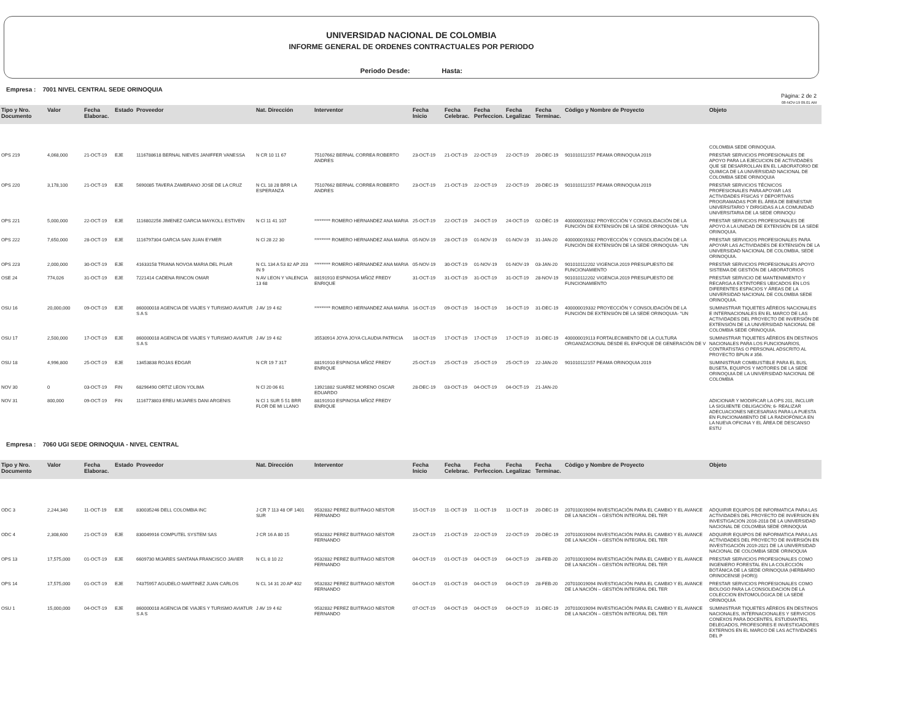UNIVERSIDAD NACIONAL DE COLOMBIA
INFORME GENERAL DE ORDENES CONTRACTUALES POR PERIODO
Periodo Desde: Hasta:
Empresa : 7001 NIVEL CENTRAL SEDE ORINOQUIA
Pàgina: 2 de 2
08-NOV-19 09.01 AM
| Tipo y Nro. Documento | Valor | Fecha Elaborac. | Estado | Proveedor | Nat. Dirección | Interventor | Fecha Inicio | Fecha Celebrac. | Fecha Perfeccion. | Fecha Legalizac | Fecha Terminac. | Còdigo y Nombre de Proyecto | Objeto |
| --- | --- | --- | --- | --- | --- | --- | --- | --- | --- | --- | --- | --- | --- |
| | | | | | | | | | | | | | COLOMBIA SEDE ORINOQUIA. |
| OPS 219 | 4,068,000 | 21-OCT-19 | EJE | 1116788618 BERNAL NIEVES JANIFFER VANESSA | N CR 10 11 67 | 75107662 BERNAL CORREA ROBERTO ANDRES | 23-OCT-19 | 21-OCT-19 | 22-OCT-19 | 22-OCT-19 | 20-DEC-19 | 901010112157 PEAMA ORINOQUIA 2019 | PRESTAR SERVICIOS PROFESIONALES DE APOYO PARA LA EJECUCION DE ACTIVIDADES QUE SE DESARROLLAN EN EL LABORATORIO DE QUIMICA DE LA UNIVERSIDAD NACIONAL DE COLOMBIA SEDE ORINOQUIA |
| OPS 220 | 3,178,100 | 21-OCT-19 | EJE | 5690085 TAVERA ZAMBRANO JOSE DE LA CRUZ | N CL 18 28 BRR LA ESPERANZA | 75107662 BERNAL CORREA ROBERTO ANDRES | 23-OCT-19 | 21-OCT-19 | 22-OCT-19 | 22-OCT-19 | 20-DEC-19 | 901010112157 PEAMA ORINOQUIA 2019 | PRESTAR SERVICIOS TÉCNICOS PROFESIONALES PARA APOYAR LAS ACTIVIDADES FÍSICAS Y DEPORTIVAS PROGRAMADAS POR EL ÁREA DE BIENESTAR UNIVERSITARIO Y DIRIGIDAS A LA COMUNIDAD UNIVERSITARIA DE LA SEDE ORINOQU |
| OPS 221 | 5,000,000 | 22-OCT-19 | EJE | 1116802256 JIMENEZ GARCIA MAYKOLL ESTIVEN | N Cl 11 41 107 | ********* ROMERO HERNANDEZ ANA MARIA | 25-OCT-19 | 22-OCT-19 | 24-OCT-19 | 24-OCT-19 | 02-DEC-19 | 400000019332 PROYECCIÓN Y CONSOLIDACIÓN DE LA FUNCIÓN DE EXTENSIÓN DE LA SEDE ORINOQUIA- "UN | PRESTAR SERVICIOS PROFESIONALES DE APOYO A LA UNIDAD DE EXTENSIÓN DE LA SEDE ORINOQUIA. |
| OPS 222 | 7,650,000 | 28-OCT-19 | EJE | 1116797304 GARCIA SAN JUAN EYMER | N Cl 28 22 30 | ********* ROMERO HERNANDEZ ANA MARIA | 05-NOV-19 | 28-OCT-19 | 01-NOV-19 | 01-NOV-19 | 31-JAN-20 | 400000019332 PROYECCIÓN Y CONSOLIDACIÓN DE LA FUNCIÓN DE EXTENSIÓN DE LA SEDE ORINOQUIA- "UN | PRESTAR SERVICIOS PROFESIONALES PARA APOYAR LAS ACTIVIDADES DE EXTENSIÓN DE LA UNIVERSIDAD NACIONAL DE COLOMBIA, SEDE ORINOQUIA. |
| OPS 223 | 2,000,000 | 30-OCT-19 | EJE | 41633158 TRIANA NOVOA MARIA DEL PILAR | N CL 134 A 53 82 AP 203 IN 9 | ********* ROMERO HERNANDEZ ANA MARIA | 05-NOV-19 | 30-OCT-19 | 01-NOV-19 | 01-NOV-19 | 03-JAN-20 | 901010112202 VIGENCIA 2019 PRESUPUESTO DE FUNCIONAMIENTO | PRESTAR SERVICIOS PROFESIONALES APOYO SISTEMA DE GESTIÓN DE LABORATORIOS |
| OSE 24 | 774,026 | 31-OCT-19 | EJE | 7221414 CADENA RINCON OMAR | N AV LEON Y VALENCIA 13 68 | 88191910 ESPINOSA MÑOZ FREDY ENRIQUE | 31-OCT-19 | 31-OCT-19 | 31-OCT-19 | 31-OCT-19 | 28-NOV-19 | 901010112202 VIGENCIA 2019 PRESUPUESTO DE FUNCIONAMIENTO | PRESTAR SERVICIO DE MANTENIMIENTO Y RECARGA A EXTINTORES UBICADOS EN LOS DIFERENTES ESPACIOS Y ÁREAS DE LA UNIVERSIDAD NACIONAL DE COLOMBIA SEDE ORINOQUIA. |
| OSU 16 | 20,000,000 | 09-OCT-19 | EJE | 860000018 AGENCIA DE VIAJES Y TURISMO AVIATUR S A S | J AV 19 4 62 | ********* ROMERO HERNANDEZ ANA MARIA | 16-OCT-19 | 09-OCT-19 | 16-OCT-19 | 16-OCT-19 | 31-DEC-19 | 400000019332 PROYECCIÓN Y CONSOLIDACIÓN DE LA FUNCIÓN DE EXTENSIÓN DE LA SEDE ORINOQUIA- "UN | SUMINISTRAR TIQUETES AÉREOS NACIONALES E INTERNACIONALES EN EL MARCO DE LAS ACTIVIDADES DEL PROYECTO DE INVERSIÓN DE EXTENSIÓN DE LA UNIVERSIDAD NACIONAL DE COLOMBIA SEDE ORINOQUIA. |
| OSU 17 | 2,500,000 | 17-OCT-19 | EJE | 860000018 AGENCIA DE VIAJES Y TURISMO AVIATUR S A S | J AV 19 4 62 | 35530914 JOYA JOYA CLAUDIA PATRICIA | 18-OCT-19 | 17-OCT-19 | 17-OCT-19 | 17-OCT-19 | 31-DEC-19 | 400000019113 FORTALECIMIENTO DE LA CULTURA ORGANIZACIONAL DESDE EL ENFOQUE DE GENERACIÓN DE V | SUMINISTRAR TIQUETES AÉREOS EN DESTINOS NACIONALES PARA LOS FUNCIONARIOS, CONTRATISTAS O PERSONAL ADSCRITO AL PROYECTO BPUN # 356. |
| OSU 18 | 4,996,800 | 25-OCT-19 | EJE | 13453838 ROJAS EDGAR | N CR 19 7 317 | 88191910 ESPINOSA MÑOZ FREDY ENRIQUE | 25-OCT-19 | 25-OCT-19 | 25-OCT-19 | 25-OCT-19 | 22-JAN-20 | 901010112157 PEAMA ORINOQUIA 2019 | SUMINISTRAR COMBUSTIBLE PARA EL BUS, BUSETA, EQUIPOS Y MOTORES DE LA SEDE ORINOQUIA DE LA UNIVERSIDAD NACIONAL DE COLOMBIA |
| NOV 30 | 0 | 03-OCT-19 | FIN | 68296490 ORTIZ LEON YOLIMA | N Cl 20 06 61 | 13921882 SUAREZ MORENO OSCAR EDUARDO | 28-DEC-19 | 03-OCT-19 | 04-OCT-19 | 04-OCT-19 | 21-JAN-20 | | |
| NOV 31 | 800,000 | 09-OCT-19 | FIN | 1116773803 EREU MIJARES DANI ARGENIS | N Cl 1 SUR 5 51 BRR FLOR DE MI LLANO | 88191910 ESPINOSA MÑOZ FREDY ENRIQUE | | | | | | | ADICIONAR Y MODIFICAR LA OPS 201, INCLUIR LA SIGUIENTE OBLIGACIÓN; 6- REALIZAR ADECUACIONES NECESARIAS PARA LA PUESTA EN FUNCIONAMIENTO DE LA RADIOFÓNICA EN LA NUEVA OFICINA Y EL ÁREA DE DESCANSO ESTU |
Empresa : 7060 UGI SEDE ORINOQUIA - NIVEL CENTRAL
| Tipo y Nro. Documento | Valor | Fecha Elaborac. | Estado | Proveedor | Nat. Dirección | Interventor | Fecha Inicio | Fecha Celebrac. | Fecha Perfeccion. | Fecha Legalizac | Fecha Terminac. | Còdigo y Nombre de Proyecto | Objeto |
| --- | --- | --- | --- | --- | --- | --- | --- | --- | --- | --- | --- | --- | --- |
| ODC 3 | 2,244,340 | 11-OCT-19 | EJE | 830035246 DELL COLOMBIA INC | J CR 7 113 48 OF 1401 SUR | 9532832 PEREZ BUITRAGO NESTOR FERNANDO | 15-OCT-19 | 11-OCT-19 | 11-OCT-19 | 11-OCT-19 | 20-DEC-19 | 207010019094 INVESTIGACIÓN PARA EL CAMBIO Y EL AVANCE DE LA NACIÓN – GESTIÓN INTEGRAL DEL TER | ADQUIRIR EQUIPOS DE INFORMATICA PARA LAS ACTIVIDADES DEL PROYECTO DE INVERSION EN INVESTIGACION 2016-2018 DE LA UNIVERSIDAD NACIONAL DE COLOMBIA SEDE ORINOQUIA |
| ODC 4 | 2,308,600 | 21-OCT-19 | EJE | 830049916 COMPUTEL SYSTEM SAS | J CR 16 A 80 15 | 9532832 PEREZ BUITRAGO NESTOR FERNANDO | 23-OCT-19 | 21-OCT-19 | 22-OCT-19 | 22-OCT-19 | 20-DEC-19 | 207010019094 INVESTIGACIÓN PARA EL CAMBIO Y EL AVANCE DE LA NACIÓN – GESTIÓN INTEGRAL DEL TER | ADQUIRIR EQUIPOS DE INFORMATICA PARA LAS ACTIVIDADES DEL PROYECTO DE INVERSIÓN EN INVESTIGACIÓN 2019-2021 DE LA UNIVERSIDAD NACIONAL DE COLOMBIA SEDE ORINOQUIA |
| OPS 13 | 17,575,000 | 01-OCT-19 | EJE | 6609730 MIJARES SANTANA FRANCISCO JAVIER | N CL 8 10 22 | 9532832 PEREZ BUITRAGO NESTOR FERNANDO | 04-OCT-19 | 01-OCT-19 | 04-OCT-19 | 04-OCT-19 | 28-FEB-20 | 207010019094 INVESTIGACIÓN PARA EL CAMBIO Y EL AVANCE DE LA NACIÓN – GESTIÓN INTEGRAL DEL TER | PRESTAR SERVICIOS PROFESIONALES COMO INGENIERO FORESTAL EN LA COLECCIÓN BOTÁNICA DE LA SEDE ORINOQUIA (HERBARIO ORINOCENSE (HORI)) |
| OPS 14 | 17,575,000 | 01-OCT-19 | EJE | 74375957 AGUDELO MARTINEZ JUAN CARLOS | N CL 14 31 20 AP 402 | 9532832 PEREZ BUITRAGO NESTOR FERNANDO | 04-OCT-19 | 01-OCT-19 | 04-OCT-19 | 04-OCT-19 | 28-FEB-20 | 207010019094 INVESTIGACIÓN PARA EL CAMBIO Y EL AVANCE DE LA NACIÓN – GESTIÓN INTEGRAL DEL TER | PRESTAR SERVICIOS PROFESIONALES COMO BIOLOGO PARA LA CONSOLIDACION DE LA COLECCION ENTOMOLÓGICA DE LA SEDE ORINOQUIA |
| OSU 1 | 15,000,000 | 04-OCT-19 | EJE | 860000018 AGENCIA DE VIAJES Y TURISMO AVIATUR S A S | J AV 19 4 62 | 9532832 PEREZ BUITRAGO NESTOR FERNANDO | 07-OCT-19 | 04-OCT-19 | 04-OCT-19 | 04-OCT-19 | 31-DEC-19 | 207010019094 INVESTIGACIÓN PARA EL CAMBIO Y EL AVANCE DE LA NACIÓN – GESTIÓN INTEGRAL DEL TER | SUMINISTRAR TIQUETES AÉREOS EN DESTINOS NACIONALES, INTERNACIONALES Y SERVICIOS CONEXOS PARA DOCENTES, ESTUDIANTES, DELEGADOS, PROFESORES E INVESTIGADORES EXTERNOS EN EL MARCO DE LAS ACTIVIDADES DEL P |